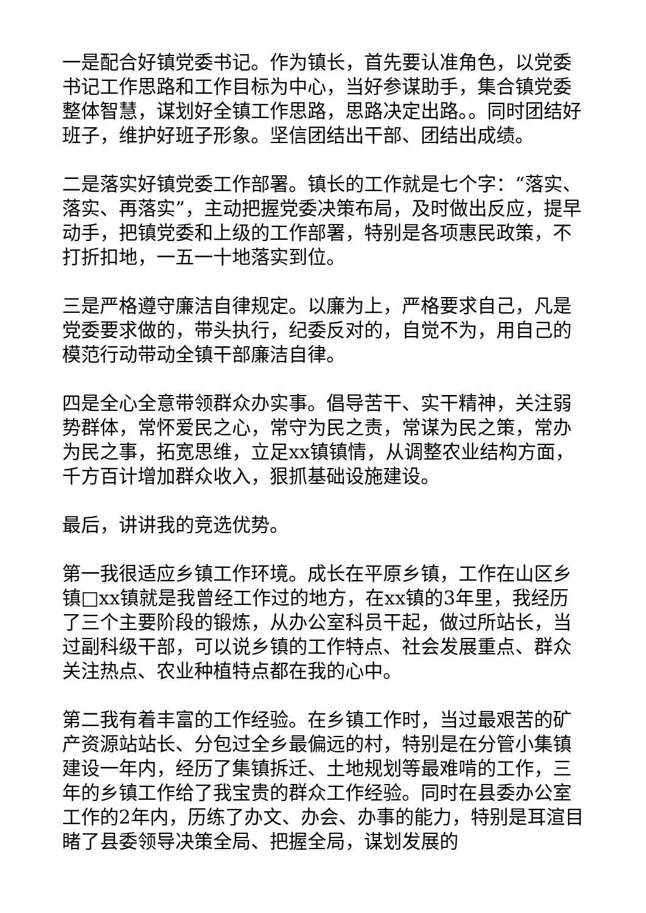一是配合好镇党委书记。作为镇长，首先要认准角色，以党委书记工作思路和工作目标为中心，当好参谋助手，集合镇党委整体智慧，谋划好全镇工作思路，思路决定出路。。同时团结好班子，维护好班子形象。坚信团结出干部、团结出成绩。
二是落实好镇党委工作部署。镇长的工作就是七个字：“落实、落实、再落实”，主动把握党委决策布局，及时做出反应，提早动手，把镇党委和上级的工作部署，特别是各项惠民政策，不打折扣地，一五一十地落实到位。
三是严格遵守廉洁自律规定。以廉为上，严格要求自己，凡是党委要求做的，带头执行，纪委反对的，自觉不为，用自己的模范行动带动全镇干部廉洁自律。
四是全心全意带领群众办实事。倡导苦干、实干精神，关注弱势群体，常怀爱民之心，常守为民之责，常谋为民之策，常办为民之事，拓宽思维，立足xx镇镇情，从调整农业结构方面，千方百计增加群众收入，狠抓基础设施建设。
最后，讲讲我的竞选优势。
第一我很适应乡镇工作环境。成长在平原乡镇，工作在山区乡镇□xx镇就是我曾经工作过的地方，在xx镇的3年里，我经历了三个主要阶段的锻炼，从办公室科员干起，做过所站长，当过副科级干部，可以说乡镇的工作特点、社会发展重点、群众关注热点、农业种植特点都在我的心中。
第二我有着丰富的工作经验。在乡镇工作时，当过最艰苦的矿产资源站站长、分包过全乡最偏远的村，特别是在分管小集镇建设一年内，经历了集镇拆迁、土地规划等最难啃的工作，三年的乡镇工作给了我宝贵的群众工作经验。同时在县委办公室工作的2年内，历练了办文、办会、办事的能力，特别是耳渲目睹了县委领导决策全局、把握全局，谋划发展的